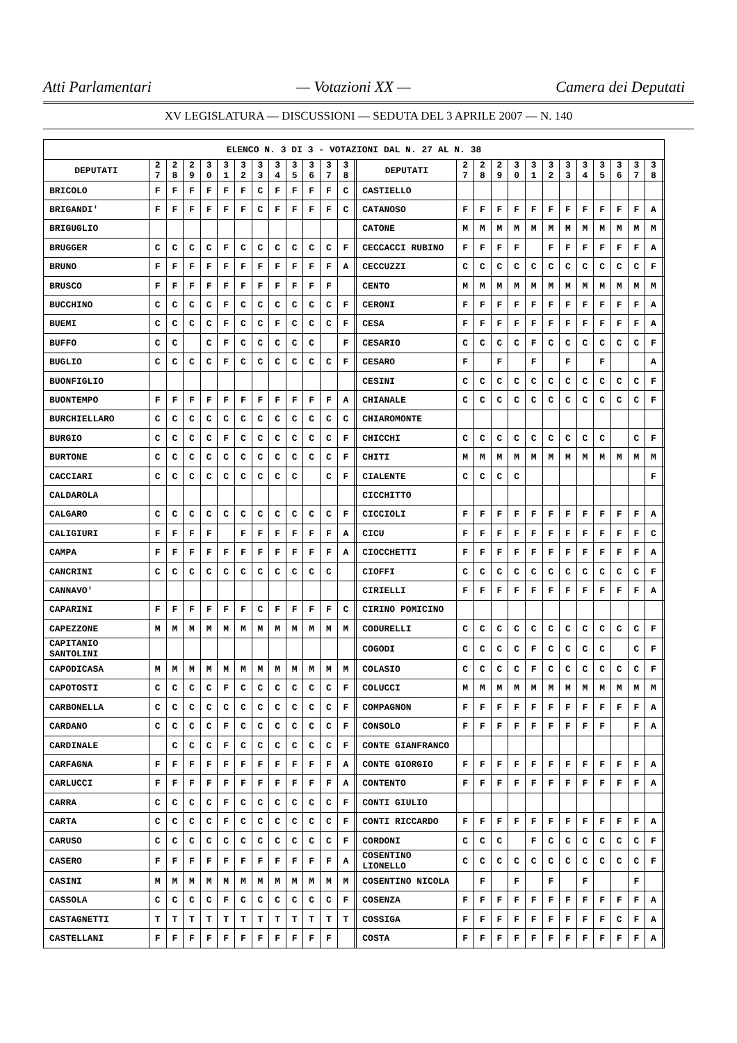Atti Parlamentari — Votazioni XX — Camera dei Deputati
XV LEGISLATURA — DISCUSSIONI — SEDUTA DEL 3 APRILE 2007 — N. 140
| ELENCO N. 3 DI 3 - VOTAZIONI DAL N. 27 AL N. 38 | | | | | | | | | | | | | | | | | | | | | | | | | | | |
| --- | --- | --- | --- | --- | --- | --- | --- | --- | --- | --- | --- | --- | --- | --- | --- | --- | --- | --- | --- | --- | --- | --- | --- | --- | --- | --- | --- |
| DEPUTATI | 2 7 | 2 8 | 2 9 | 3 0 | 3 1 | 3 2 | 3 3 | 3 4 | 3 5 | 3 6 | 3 7 | 3 8 | | DEPUTATI | 2 7 | 2 8 | 2 9 | 3 0 | 3 1 | 3 2 | 3 3 | 3 4 | 3 5 | 3 6 | 3 7 | 3 8 | |
| BRICOLO | F | F | F | F | F | F | C | F | F | F | F | C | | CASTIELLO | | | | | | | | | | | | | |
| BRIGANDI' | F | F | F | F | F | F | C | F | F | F | F | C | | CATANOSO | F | F | F | F | F | F | F | F | F | F | F | A | |
| BRIGUGLIO | | | | | | | | | | | | | | CATONE | M | M | M | M | M | M | M | M | M | M | M | M | |
| BRUGGER | C | C | C | C | F | C | C | C | C | C | C | F | | CECCACCI RUBINO | F | F | F | F | | F | F | F | F | F | F | A | |
| BRUNO | F | F | F | F | F | F | F | F | F | F | F | A | | CECCUZZI | C | C | C | C | C | C | C | C | C | C | C | F | |
| BRUSCO | F | F | F | F | F | F | F | F | F | F | F | | | CENTO | M | M | M | M | M | M | M | M | M | M | M | M | |
| BUCCHINO | C | C | C | C | F | C | C | C | C | C | C | F | | CERONI | F | F | F | F | F | F | F | F | F | F | F | A | |
| BUEMI | C | C | C | C | F | C | C | F | C | C | C | F | | CESA | F | F | F | F | F | F | F | F | F | F | F | A | |
| BUFFO | C | C | | C | F | C | C | C | C | C | | F | | CESARIO | C | C | C | C | F | C | C | C | C | C | C | F | |
| BUGLIO | C | C | C | C | F | C | C | C | C | C | C | F | | CESARO | F | | F | | F | | F | | F | | | A | |
| BUONFIGLIO | | | | | | | | | | | | | | CESINI | C | C | C | C | C | C | C | C | C | C | C | F | |
| BUONTEMPO | F | F | F | F | F | F | F | F | F | F | F | A | | CHIANALE | C | C | C | C | C | C | C | C | C | C | C | F | |
| BURCHIELLARO | C | C | C | C | C | C | C | C | C | C | C | C | | CHIAROMONTE | | | | | | | | | | | | | |
| BURGIO | C | C | C | C | F | C | C | C | C | C | C | F | | CHICCHI | C | C | C | C | C | C | C | C | C | | C | F | |
| BURTONE | C | C | C | C | C | C | C | C | C | C | C | F | | CHITI | M | M | M | M | M | M | M | M | M | M | M | M | |
| CACCIARI | C | C | C | C | C | C | C | C | C | | C | F | | CIALENTE | C | C | C | C | | | | | | | | F | |
| CALDAROLA | | | | | | | | | | | | | | CICCHITTO | | | | | | | | | | | | | |
| CALGARO | C | C | C | C | C | C | C | C | C | C | C | F | | CICCIOLI | F | F | F | F | F | F | F | F | F | F | F | A | |
| CALIGIURI | F | F | F | F | | F | F | F | F | F | F | A | | CICU | F | F | F | F | F | F | F | F | F | F | F | C | |
| CAMPA | F | F | F | F | F | F | F | F | F | F | F | A | | CIOCCHETTI | F | F | F | F | F | F | F | F | F | F | F | A | |
| CANCRINI | C | C | C | C | C | C | C | C | C | C | C | | | CIOFFI | C | C | C | C | C | C | C | C | C | C | C | F | |
| CANNAVO' | | | | | | | | | | | | | | CIRIELLI | F | F | F | F | F | F | F | F | F | F | F | A | |
| CAPARINI | F | F | F | F | F | F | C | F | F | F | F | C | | CIRINO POMICINO | | | | | | | | | | | | | |
| CAPEZZONE | M | M | M | M | M | M | M | M | M | M | M | M | | CODURELLI | C | C | C | C | C | C | C | C | C | C | C | F | |
| CAPITANIO SANTOLINI | | | | | | | | | | | | | | COGODI | C | C | C | C | F | C | C | C | C | | C | F | |
| CAPODICASA | M | M | M | M | M | M | M | M | M | M | M | M | | COLASIO | C | C | C | C | F | C | C | C | C | C | C | F | |
| CAPOTOSTI | C | C | C | C | F | C | C | C | C | C | C | F | | COLUCCI | M | M | M | M | M | M | M | M | M | M | M | M | |
| CARBONELLA | C | C | C | C | C | C | C | C | C | C | C | F | | COMPAGNON | F | F | F | F | F | F | F | F | F | F | F | A | |
| CARDANO | C | C | C | C | F | C | C | C | C | C | C | F | | CONSOLO | F | F | F | F | F | F | F | F | F | | F | A | |
| CARDINALE | | C | C | C | F | C | C | C | C | C | C | F | | CONTE GIANFRANCO | | | | | | | | | | | | | |
| CARFAGNA | F | F | F | F | F | F | F | F | F | F | F | A | | CONTE GIORGIO | F | F | F | F | F | F | F | F | F | F | F | A | |
| CARLUCCI | F | F | F | F | F | F | F | F | F | F | F | A | | CONTENTO | F | F | F | F | F | F | F | F | F | F | F | A | |
| CARRA | C | C | C | C | F | C | C | C | C | C | C | F | | CONTI GIULIO | | | | | | | | | | | | | |
| CARTA | C | C | C | C | F | C | C | C | C | C | C | F | | CONTI RICCARDO | F | F | F | F | F | F | F | F | F | F | F | A | |
| CARUSO | C | C | C | C | C | C | C | C | C | C | C | F | | CORDONI | C | C | C | | F | C | C | C | C | C | C | F | |
| CASERO | F | F | F | F | F | F | F | F | F | F | F | A | | COSENTINO LIONELLO | C | C | C | C | C | C | C | C | C | C | C | F | |
| CASINI | M | M | M | M | M | M | M | M | M | M | M | M | | COSENTINO NICOLA | | F | | F | | F | | F | | | F | | |
| CASSOLA | C | C | C | C | F | C | C | C | C | C | C | F | | COSENZA | F | F | F | F | F | F | F | F | F | F | F | A | |
| CASTAGNETTI | T | T | T | T | T | T | T | T | T | T | T | T | | COSSIGA | F | F | F | F | F | F | F | F | F | C | F | A | |
| CASTELLANI | F | F | F | F | F | F | F | F | F | F | F | | | COSTA | F | F | F | F | F | F | F | F | F | F | F | A | |